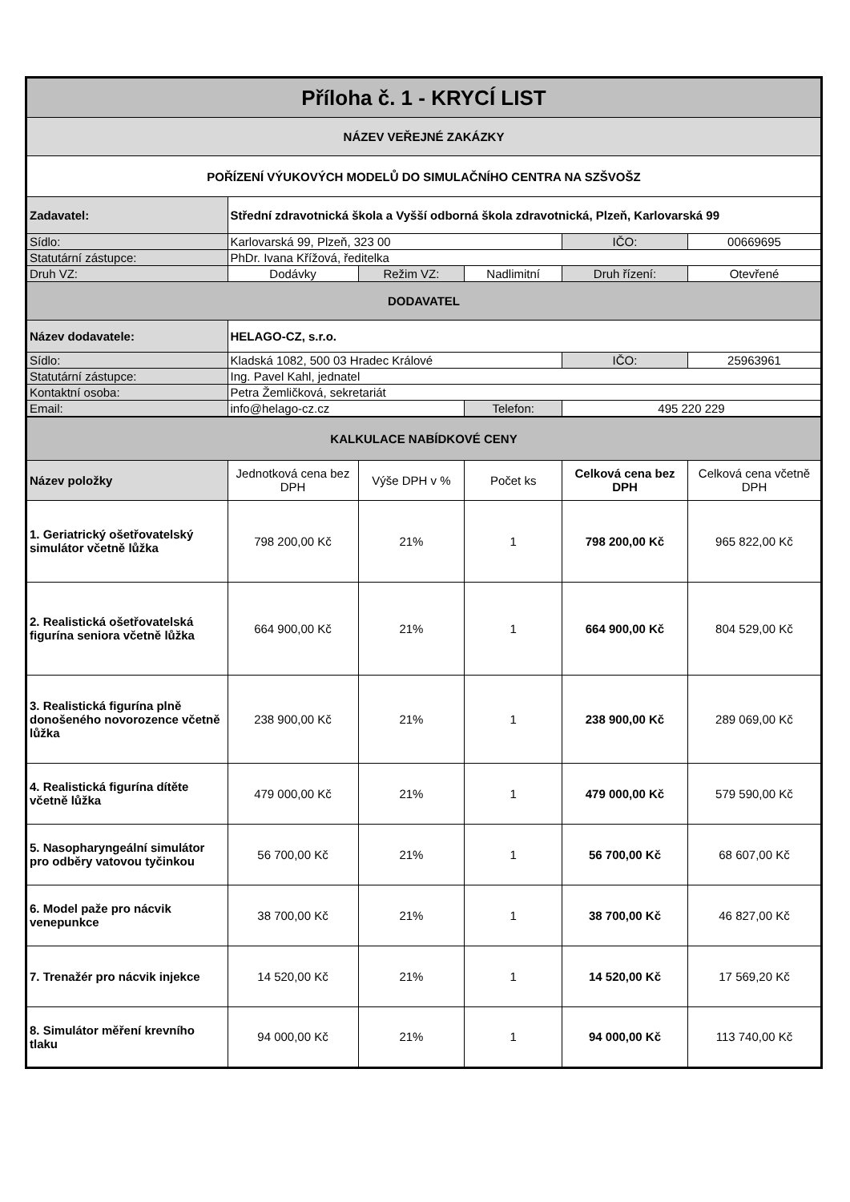| Příloha č. 1 - KRYCÍ LIST | | | | | |
| --- | --- | --- | --- | --- | --- |
| NÁZEV VEŘEJNÉ ZAKÁZKY | | | | | |
| POŘÍZENÍ VÝUKOVÝCH MODELŮ DO SIMULAČNÍHO CENTRA NA SZŠVOŠZ | | | | | |
| Zadavatel: | Střední zdravotnická škola a Vyšší odborná škola zdravotnická, Plzeň, Karlovarská 99 | | | | |
| Sídlo: | Karlovarská 99, Plzeň, 323 00 | | | IČO: | 00669695 |
| Statutární zástupce: | PhDr. Ivana Křížová, ředitelka | | | | |
| Druh VZ: | Dodávky | Režim VZ: | Nadlimitní | Druh řízení: | Otevřené |
| DODAVATEL | | | | | |
| Název dodavatele: | HELAGO-CZ, s.r.o. | | | | |
| Sídlo: | Kladská 1082, 500 03 Hradec Králové | | | IČO: | 25963961 |
| Statutární zástupce: | Ing. Pavel Kahl, jednatel | | | | |
| Kontaktní osoba: | Petra Žemličková, sekretariát | | | | |
| Email: | info@helago-cz.cz | | Telefon: | 495 220 229 | |
| KALKULACE NABÍDKOVÉ CENY | | | | | |
| Název položky | Jednotková cena bez DPH | Výše DPH v % | Počet ks | Celková cena bez DPH | Celková cena včetně DPH |
| 1. Geriatrický ošetřovatelský simulátor včetně lůžka | 798 200,00 Kč | 21% | 1 | 798 200,00 Kč | 965 822,00 Kč |
| 2. Realistická ošetřovatelská figurína seniora včetně lůžka | 664 900,00 Kč | 21% | 1 | 664 900,00 Kč | 804 529,00 Kč |
| 3. Realistická figurína plně donošeného novorozence včetně lůžka | 238 900,00 Kč | 21% | 1 | 238 900,00 Kč | 289 069,00 Kč |
| 4. Realistická figurína dítěte včetně lůžka | 479 000,00 Kč | 21% | 1 | 479 000,00 Kč | 579 590,00 Kč |
| 5. Nasopharyngeální simulátor pro odběry vatovou tyčinkou | 56 700,00 Kč | 21% | 1 | 56 700,00 Kč | 68 607,00 Kč |
| 6. Model paže pro nácvik venepunkce | 38 700,00 Kč | 21% | 1 | 38 700,00 Kč | 46 827,00 Kč |
| 7. Trenažér pro nácvik injekce | 14 520,00 Kč | 21% | 1 | 14 520,00 Kč | 17 569,20 Kč |
| 8. Simulátor měření krevního tlaku | 94 000,00 Kč | 21% | 1 | 94 000,00 Kč | 113 740,00 Kč |